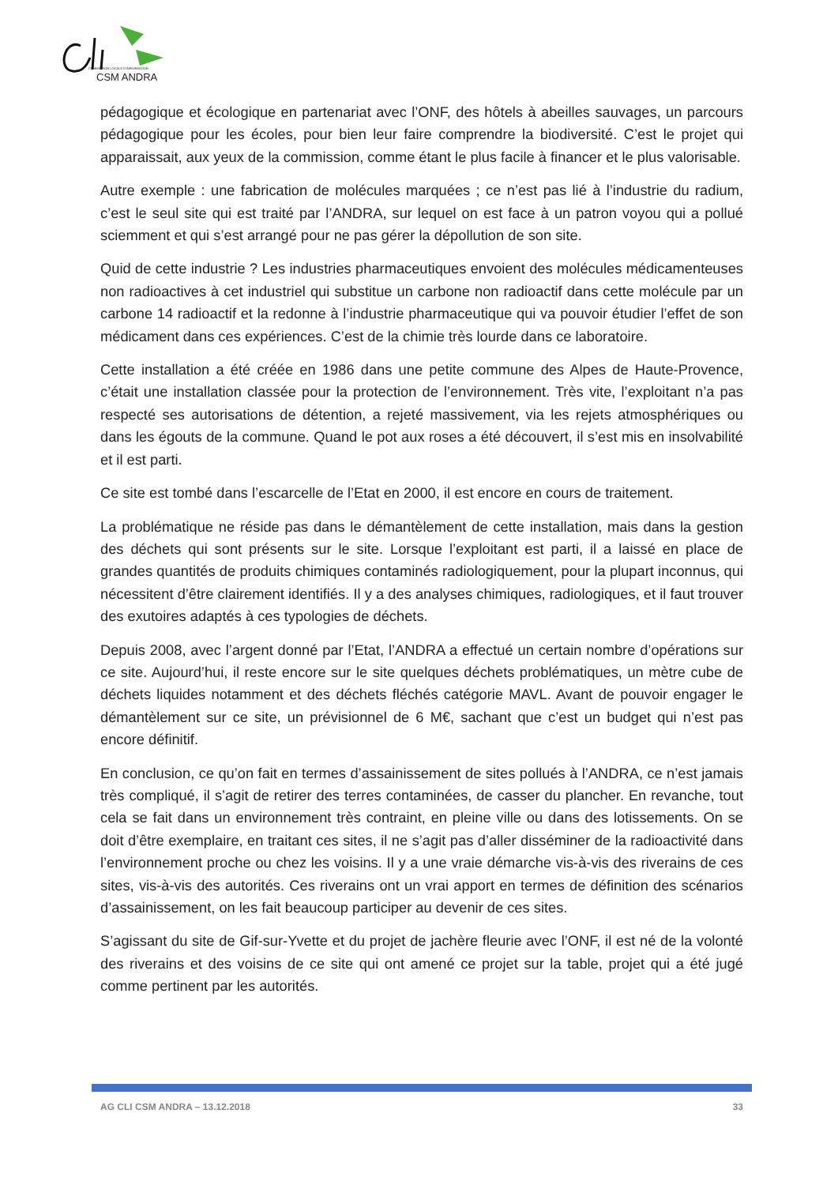COMMISSION LOCALE D'INFORMATION
CSM ANDRA
pédagogique et écologique en partenariat avec l’ONF, des hôtels à abeilles sauvages, un parcours pédagogique pour les écoles, pour bien leur faire comprendre la biodiversité. C’est le projet qui apparaissait, aux yeux de la commission, comme étant le plus facile à financer et le plus valorisable.
Autre exemple : une fabrication de molécules marquées ; ce n’est pas lié à l’industrie du radium, c’est le seul site qui est traité par l’ANDRA, sur lequel on est face à un patron voyou qui a pollué sciemment et qui s’est arrangé pour ne pas gérer la dépollution de son site.
Quid de cette industrie ? Les industries pharmaceutiques envoient des molécules médicamenteuses non radioactives à cet industriel qui substitue un carbone non radioactif dans cette molécule par un carbone 14 radioactif et la redonne à l’industrie pharmaceutique qui va pouvoir étudier l’effet de son médicament dans ces expériences. C’est de la chimie très lourde dans ce laboratoire.
Cette installation a été créée en 1986 dans une petite commune des Alpes de Haute-Provence, c’était une installation classée pour la protection de l’environnement. Très vite, l’exploitant n’a pas respecté ses autorisations de détention, a rejeté massivement, via les rejets atmosphériques ou dans les égouts de la commune. Quand le pot aux roses a été découvert, il s’est mis en insolvabilité et il est parti.
Ce site est tombé dans l’escarcelle de l’Etat en 2000, il est encore en cours de traitement.
La problématique ne réside pas dans le démantèlement de cette installation, mais dans la gestion des déchets qui sont présents sur le site. Lorsque l’exploitant est parti, il a laissé en place de grandes quantités de produits chimiques contaminés radiologiquement, pour la plupart inconnus, qui nécessitent d’être clairement identifiés. Il y a des analyses chimiques, radiologiques, et il faut trouver des exutoires adaptés à ces typologies de déchets.
Depuis 2008, avec l’argent donné par l’Etat, l’ANDRA a effectué un certain nombre d’opérations sur ce site. Aujourd’hui, il reste encore sur le site quelques déchets problématiques, un mètre cube de déchets liquides notamment et des déchets fléchés catégorie MAVL. Avant de pouvoir engager le démantèlement sur ce site, un prévisionnel de 6 M€, sachant que c’est un budget qui n’est pas encore définitif.
En conclusion, ce qu’on fait en termes d’assainissement de sites pollués à l’ANDRA, ce n’est jamais très compliqué, il s’agit de retirer des terres contaminées, de casser du plancher. En revanche, tout cela se fait dans un environnement très contraint, en pleine ville ou dans des lotissements. On se doit d’être exemplaire, en traitant ces sites, il ne s’agit pas d’aller disséminer de la radioactivité dans l’environnement proche ou chez les voisins. Il y a une vraie démarche vis-à-vis des riverains de ces sites, vis-à-vis des autorités. Ces riverains ont un vrai apport en termes de définition des scénarios d’assainissement, on les fait beaucoup participer au devenir de ces sites.
S’agissant du site de Gif-sur-Yvette et du projet de jachère fleurie avec l’ONF, il est né de la volonté des riverains et des voisins de ce site qui ont amené ce projet sur la table, projet qui a été jugé comme pertinent par les autorités.
AG CLI CSM ANDRA – 13.12.2018 33